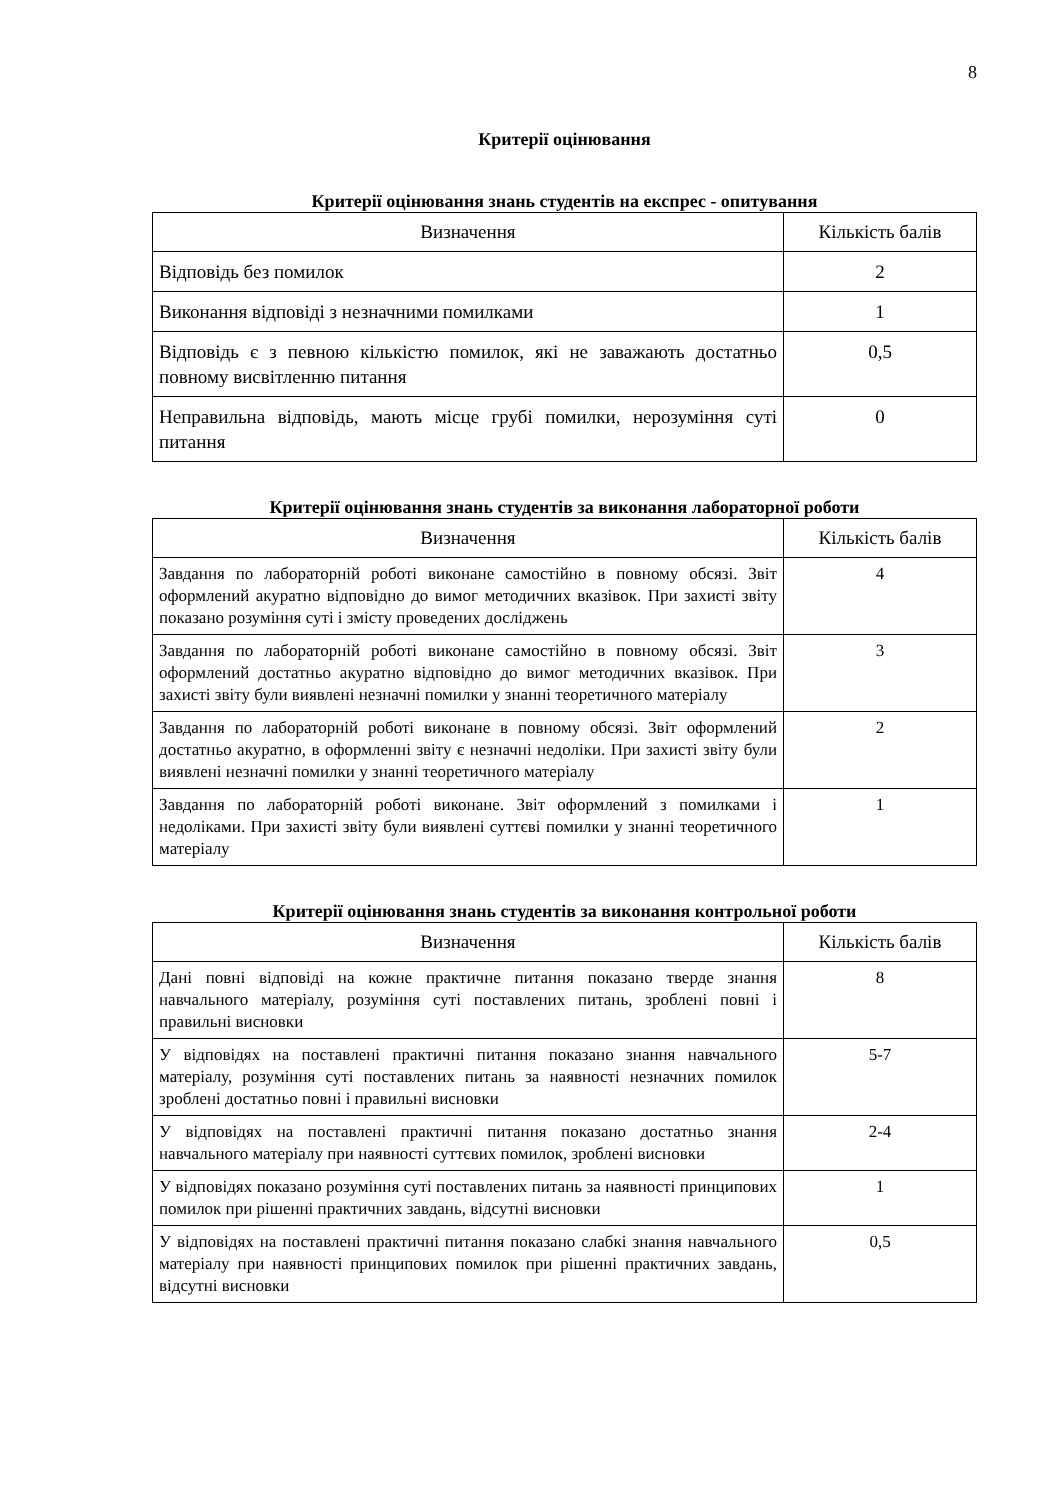8
Критерії оцінювання
Критерії оцінювання знань студентів на експрес - опитування
| Визначення | Кількість балів |
| --- | --- |
| Відповідь без помилок | 2 |
| Виконання відповіді з незначними помилками | 1 |
| Відповідь є з певною кількістю помилок, які не заважають достатньо повному висвітленню питання | 0,5 |
| Неправильна відповідь, мають місце грубі помилки, нерозуміння суті питання | 0 |
Критерії оцінювання знань студентів за виконання лабораторної роботи
| Визначення | Кількість балів |
| --- | --- |
| Завдання по лабораторній роботі виконане самостійно в повному обсязі. Звіт оформлений акуратно відповідно до вимог методичних вказівок. При захисті звіту показано розуміння суті і змісту проведених досліджень | 4 |
| Завдання по лабораторній роботі виконане самостійно в повному обсязі. Звіт оформлений достатньо акуратно відповідно до вимог методичних вказівок. При захисті звіту були виявлені незначні помилки у знанні теоретичного матеріалу | 3 |
| Завдання по лабораторній роботі виконане в повному обсязі. Звіт оформлений достатньо акуратно, в оформленні звіту є незначні недоліки. При захисті звіту були виявлені незначні помилки у знанні теоретичного матеріалу | 2 |
| Завдання по лабораторній роботі виконане. Звіт оформлений з помилками і недоліками. При захисті звіту були виявлені суттєві помилки у знанні теоретичного матеріалу | 1 |
Критерії оцінювання знань студентів за виконання контрольної роботи
| Визначення | Кількість балів |
| --- | --- |
| Дані повні відповіді на кожне практичне питання показано тверде знання навчального матеріалу, розуміння суті поставлених питань, зроблені повні і правильні висновки | 8 |
| У відповідях на поставлені практичні питання показано знання навчального матеріалу, розуміння суті поставлених питань за наявності незначних помилок зроблені достатньо повні і правильні висновки | 5-7 |
| У відповідях на поставлені практичні питання показано достатньо знання навчального матеріалу при наявності суттєвих помилок, зроблені висновки | 2-4 |
| У відповідях показано розуміння суті поставлених питань за наявності принципових помилок при рішенні практичних завдань, відсутні висновки | 1 |
| У відповідях на поставлені практичні питання показано слабкі знання навчального матеріалу при наявності принципових помилок при рішенні практичних завдань, відсутні висновки | 0,5 |